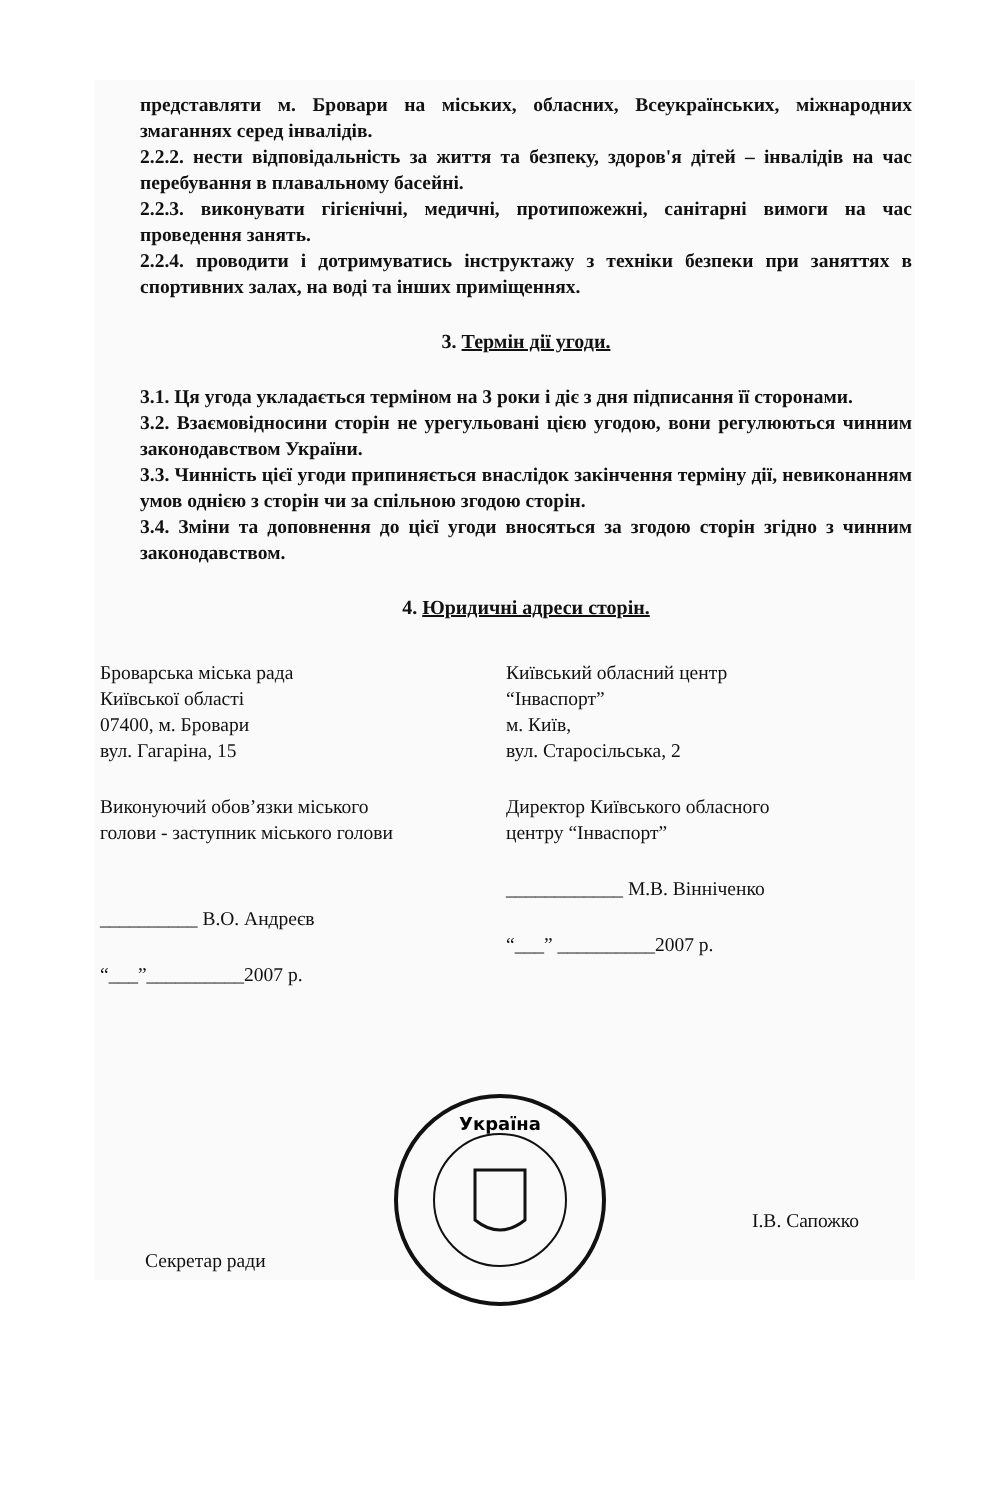представляти м. Бровари на міських, обласних, Всеукраїнських, міжнародних змаганнях серед інвалідів.
2.2.2. нести відповідальність за життя та безпеку, здоров'я дітей – інвалідів на час перебування в плавальному басейні.
2.2.3. виконувати гігієнічні, медичні, протипожежні, санітарні вимоги на час проведення занять.
2.2.4. проводити і дотримуватись інструктажу з техніки безпеки при заняттях в спортивних залах, на воді та інших приміщеннях.
3. Термін дії угоди.
3.1. Ця угода укладається терміном на 3 роки і діє з дня підписання її сторонами.
3.2. Взаємовідносини сторін не урегульовані цією угодою, вони регулюються чинним законодавством України.
3.3. Чинність цієї угоди припиняється внаслідок закінчення терміну дії, невиконанням умов однією з сторін чи за спільною згодою сторін.
3.4. Зміни та доповнення до цієї угоди вносяться за згодою сторін згідно з чинним законодавством.
4. Юридичні адреси сторін.
Броварська міська рада
Київської області
07400, м. Бровари
вул. Гагаріна, 15
Виконуючий обов’язки міського
голови - заступник міського голови
__________ В.О. Андреєв
“___”__________2007 р.
Київський обласний центр
“Інваспорт”
м. Київ,
вул. Старосільська, 2
Директор Київського обласного
центру “Інваспорт”
____________ М.В. Вінніченко
“___” __________2007 р.
Україна
Секретар ради
І.В. Сапожко